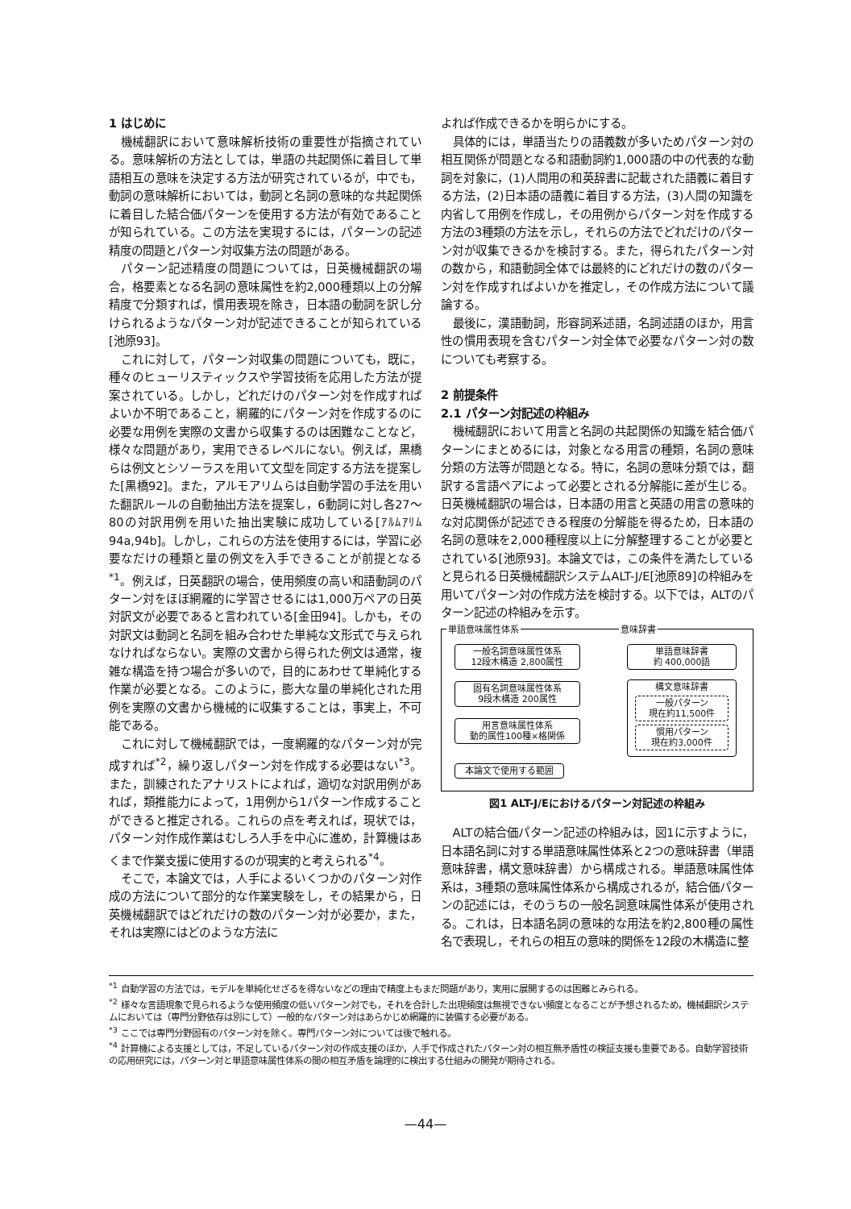1 はじめに
機械翻訳において意味解析技術の重要性が指摘されている。意味解析の方法としては，単語の共起関係に着目して単語相互の意味を決定する方法が研究されているが，中でも，動詞の意味解析においては，動詞と名詞の意味的な共起関係に着目した結合価パターンを使用する方法が有効であることが知られている。この方法を実現するには，パターンの記述精度の問題とパターン対収集方法の問題がある。
パターン記述精度の問題については，日英機械翻訳の場合，格要素となる名詞の意味属性を約2,000種類以上の分解精度で分類すれば，慣用表現を除き，日本語の動詞を訳し分けられるようなパターン対が記述できることが知られている[池原93]。
これに対して，パターン対収集の問題についても，既に，種々のヒューリスティックスや学習技術を応用した方法が提案されている。しかし，どれだけのパターン対を作成すればよいか不明であること，網羅的にパターン対を作成するのに必要な用例を実際の文書から収集するのは困難なことなど，様々な問題があり，実用できるレベルにない。例えば，黒橋らは例文とシソーラスを用いて文型を同定する方法を提案した[黒橋92]。また，アルモアリムらは自動学習の手法を用いた翻訳ルールの自動抽出方法を提案し，6動詞に対し各27～80の対訳用例を用いた抽出実験に成功している[ｱﾙﾑｱﾘﾑ94a,94b]。しかし，これらの方法を使用するには，学習に必要なだけの種類と量の例文を入手できることが前提となる<sup>*1</sup>。例えば，日英翻訳の場合，使用頻度の高い和語動詞のパターン対をほぼ網羅的に学習させるには1,000万ペアの日英対訳文が必要であると言われている[金田94]。しかも，その対訳文は動詞と名詞を組み合わせた単純な文形式で与えられなければならない。実際の文書から得られた例文は通常，複雑な構造を持つ場合が多いので，目的にあわせて単純化する作業が必要となる。このように，膨大な量の単純化された用例を実際の文書から機械的に収集することは，事実上，不可能である。
これに対して機械翻訳では，一度網羅的なパターン対が完成すれば<sup>*2</sup>，繰り返しパターン対を作成する必要はない<sup>*3</sup>。また，訓練されたアナリストによれば，適切な対訳用例があれば，類推能力によって，1用例から1パターン作成することができると推定される。これらの点を考えれば，現状では，パターン対作成作業はむしろ人手を中心に進め，計算機はあくまで作業支援に使用するのが現実的と考えられる<sup>*4</sup>。
そこで，本論文では，人手によるいくつかのパターン対作成の方法について部分的な作業実験をし，その結果から，日英機械翻訳ではどれだけの数のパターン対が必要か，また，それは実際にはどのような方法に
よれば作成できるかを明らかにする。
具体的には，単語当たりの語義数が多いためパターン対の相互関係が問題となる和語動詞約1,000語の中の代表的な動詞を対象に，(1)人間用の和英辞書に記載された語義に着目する方法，(2)日本語の語義に着目する方法，(3)人間の知識を内省して用例を作成し，その用例からパターン対を作成する方法の3種類の方法を示し，それらの方法でどれだけのパターン対が収集できるかを検討する。また，得られたパターン対の数から，和語動詞全体では最終的にどれだけの数のパターン対を作成すればよいかを推定し，その作成方法について議論する。
最後に，漢語動詞，形容詞系述語，名詞述語のほか，用言性の慣用表現を含むパターン対全体で必要なパターン対の数についても考察する。
2 前提条件
2.1 パターン対記述の枠組み
機械翻訳において用言と名詞の共起関係の知識を結合価パターンにまとめるには，対象となる用言の種類，名詞の意味分類の方法等が問題となる。特に，名詞の意味分類では，翻訳する言語ペアによって必要とされる分解能に差が生じる。日英機械翻訳の場合は，日本語の用言と英語の用言の意味的な対応関係が記述できる程度の分解能を得るため，日本語の名詞の意味を2,000種程度以上に分解整理することが必要とされている[池原93]。本論文では，この条件を満たしていると見られる日英機械翻訳システムALT-J/E[池原89]の枠組みを用いてパターン対の作成方法を検討する。以下では，ALTのパターン記述の枠組みを示す。
単語意味属性体系 意味辞書
一般名詞意味属性体系
12段木構造 2,800属性
固有名詞意味属性体系
9段木構造 200属性
用言意味属性体系
動的属性100種×格関係
単語意味辞書
約 400,000語
構文意味辞書
一般パターン
現在約11,500件
慣用パターン
現在約3,000件
本論文で使用する範囲
図1 ALT-J/Eにおけるパターン対記述の枠組み
ALTの結合価パターン記述の枠組みは，図1に示すように，日本語名詞に対する単語意味属性体系と2つの意味辞書（単語意味辞書，構文意味辞書）から構成される。単語意味属性体系は，3種類の意味属性体系から構成されるが，結合価パターンの記述には，そのうちの一般名詞意味属性体系が使用される。これは，日本語名詞の意味的な用法を約2,800種の属性名で表現し，それらの相互の意味的関係を12段の木構造に整
<sup>*1</sup> 自動学習の方法では，モデルを単純化せざるを得ないなどの理由で精度上もまだ問題があり，実用に展開するのは困難とみられる。
<sup>*2</sup> 様々な言語現象で見られるような使用頻度の低いパターン対でも，それを合計した出現頻度は無視できない頻度となることが予想されるため，機械翻訳システムにおいては（専門分野依存は別にして）一般的なパターン対はあらかじめ網羅的に装備する必要がある。
<sup>*3</sup> ここでは専門分野固有のパターン対を除く。専門パターン対については後で触れる。
<sup>*4</sup> 計算機による支援としては，不足しているパターン対の作成支援のほか，人手で作成されたパターン対の相互無矛盾性の検証支援も重要である。自動学習技術の応用研究には，パターン対と単語意味属性体系の間の相互矛盾を論理的に検出する仕組みの開発が期待される。
—44—